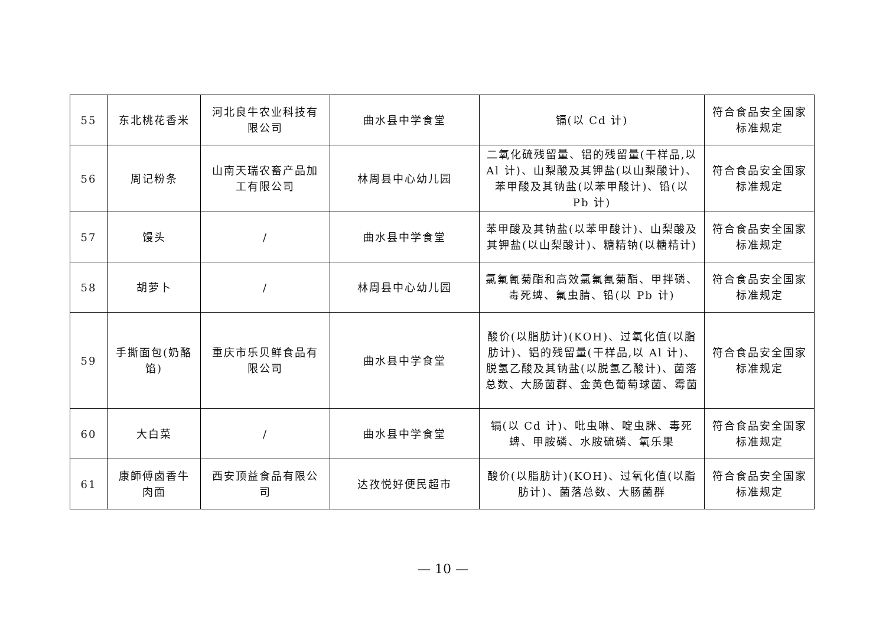| 55 | 东北桃花香米 | 河北良牛农业科技有限公司 | 曲水县中学食堂 | 镉(以 Cd 计) | 符合食品安全国家标准规定 |
| 56 | 周记粉条 | 山南天瑞农畜产品加工有限公司 | 林周县中心幼儿园 | 二氧化硫残留量、铝的残留量(干样品,以 Al 计)、山梨酸及其钾盐(以山梨酸计)、苯甲酸及其钠盐(以苯甲酸计)、铅(以 Pb 计) | 符合食品安全国家标准规定 |
| 57 | 馒头 | / | 曲水县中学食堂 | 苯甲酸及其钠盐(以苯甲酸计)、山梨酸及其钾盐(以山梨酸计)、糖精钠(以糖精计) | 符合食品安全国家标准规定 |
| 58 | 胡萝卜 | / | 林周县中心幼儿园 | 氯氟氰菊酯和高效氯氟氰菊酯、甲拌磷、毒死蜱、氟虫腈、铅(以 Pb 计) | 符合食品安全国家标准规定 |
| 59 | 手撕面包(奶酪馅) | 重庆市乐贝鲜食品有限公司 | 曲水县中学食堂 | 酸价(以脂肪计)(KOH)、过氧化值(以脂肪计)、铝的残留量(干样品,以 Al 计)、脱氢乙酸及其钠盐(以脱氢乙酸计)、菌落总数、大肠菌群、金黄色葡萄球菌、霉菌 | 符合食品安全国家标准规定 |
| 60 | 大白菜 | / | 曲水县中学食堂 | 镉(以 Cd 计)、吡虫啉、啶虫脒、毒死蜱、甲胺磷、水胺硫磷、氧乐果 | 符合食品安全国家标准规定 |
| 61 | 康師傅卤香牛肉面 | 西安顶益食品有限公司 | 达孜悦好便民超市 | 酸价(以脂肪计)(KOH)、过氧化值(以脂肪计)、菌落总数、大肠菌群 | 符合食品安全国家标准规定 |
— 10 —